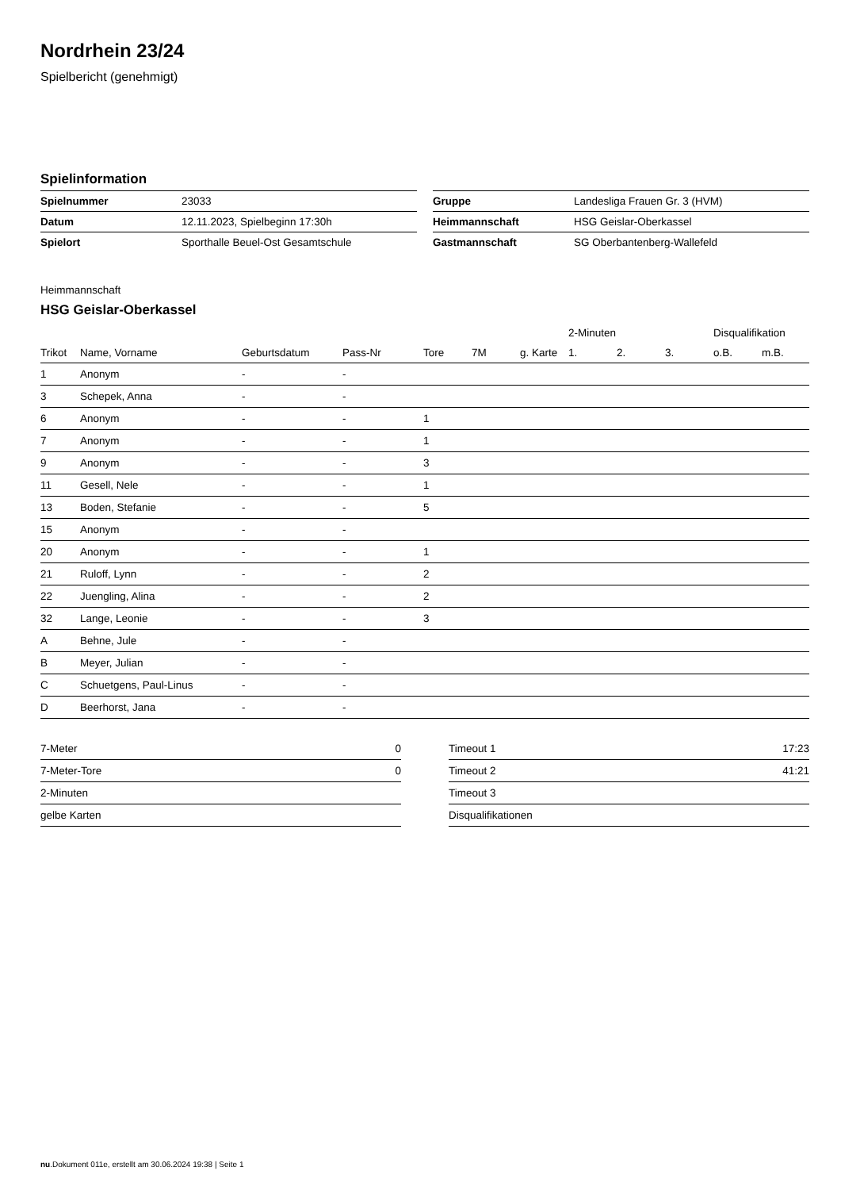Nordrhein 23/24
Spielbericht (genehmigt)
Spielinformation
| Spielnummer | 23033 |
| Datum | 12.11.2023, Spielbeginn 17:30h |
| Spielort | Sporthalle Beuel-Ost Gesamtschule |
| Gruppe | Landesliga Frauen Gr. 3 (HVM) |
| Heimmannschaft | HSG Geislar-Oberkassel |
| Gastmannschaft | SG Oberbantenberg-Wallefeld |
Heimmannschaft
HSG Geislar-Oberkassel
| | | | | | | | 2-Minuten | | | Disqualifikation | |
| --- | --- | --- | --- | --- | --- | --- | --- | --- | --- | --- | --- |
| Trikot | Name, Vorname | Geburtsdatum | Pass-Nr | Tore | 7M | g. Karte | 1. | 2. | 3. | o.B. | m.B. |
| 1 | Anonym | - | - | | | | | | | | |
| 3 | Schepek, Anna | - | - | | | | | | | | |
| 6 | Anonym | - | - | 1 | | | | | | | |
| 7 | Anonym | - | - | 1 | | | | | | | |
| 9 | Anonym | - | - | 3 | | | | | | | |
| 11 | Gesell, Nele | - | - | 1 | | | | | | | |
| 13 | Boden, Stefanie | - | - | 5 | | | | | | | |
| 15 | Anonym | - | - | | | | | | | | |
| 20 | Anonym | - | - | 1 | | | | | | | |
| 21 | Ruloff, Lynn | - | - | 2 | | | | | | | |
| 22 | Juengling, Alina | - | - | 2 | | | | | | | |
| 32 | Lange, Leonie | - | - | 3 | | | | | | | |
| A | Behne, Jule | - | - | | | | | | | | |
| B | Meyer, Julian | - | - | | | | | | | | |
| C | Schuetgens, Paul-Linus | - | - | | | | | | | | |
| D | Beerhorst, Jana | - | - | | | | | | | | |
| 7-Meter | 0 |
| 7-Meter-Tore | 0 |
| 2-Minuten | |
| gelbe Karten | |
| Timeout 1 | 17:23 |
| Timeout 2 | 41:21 |
| Timeout 3 | |
| Disqualifikationen | |
nu.Dokument 011e, erstellt am 30.06.2024 19:38 | Seite 1